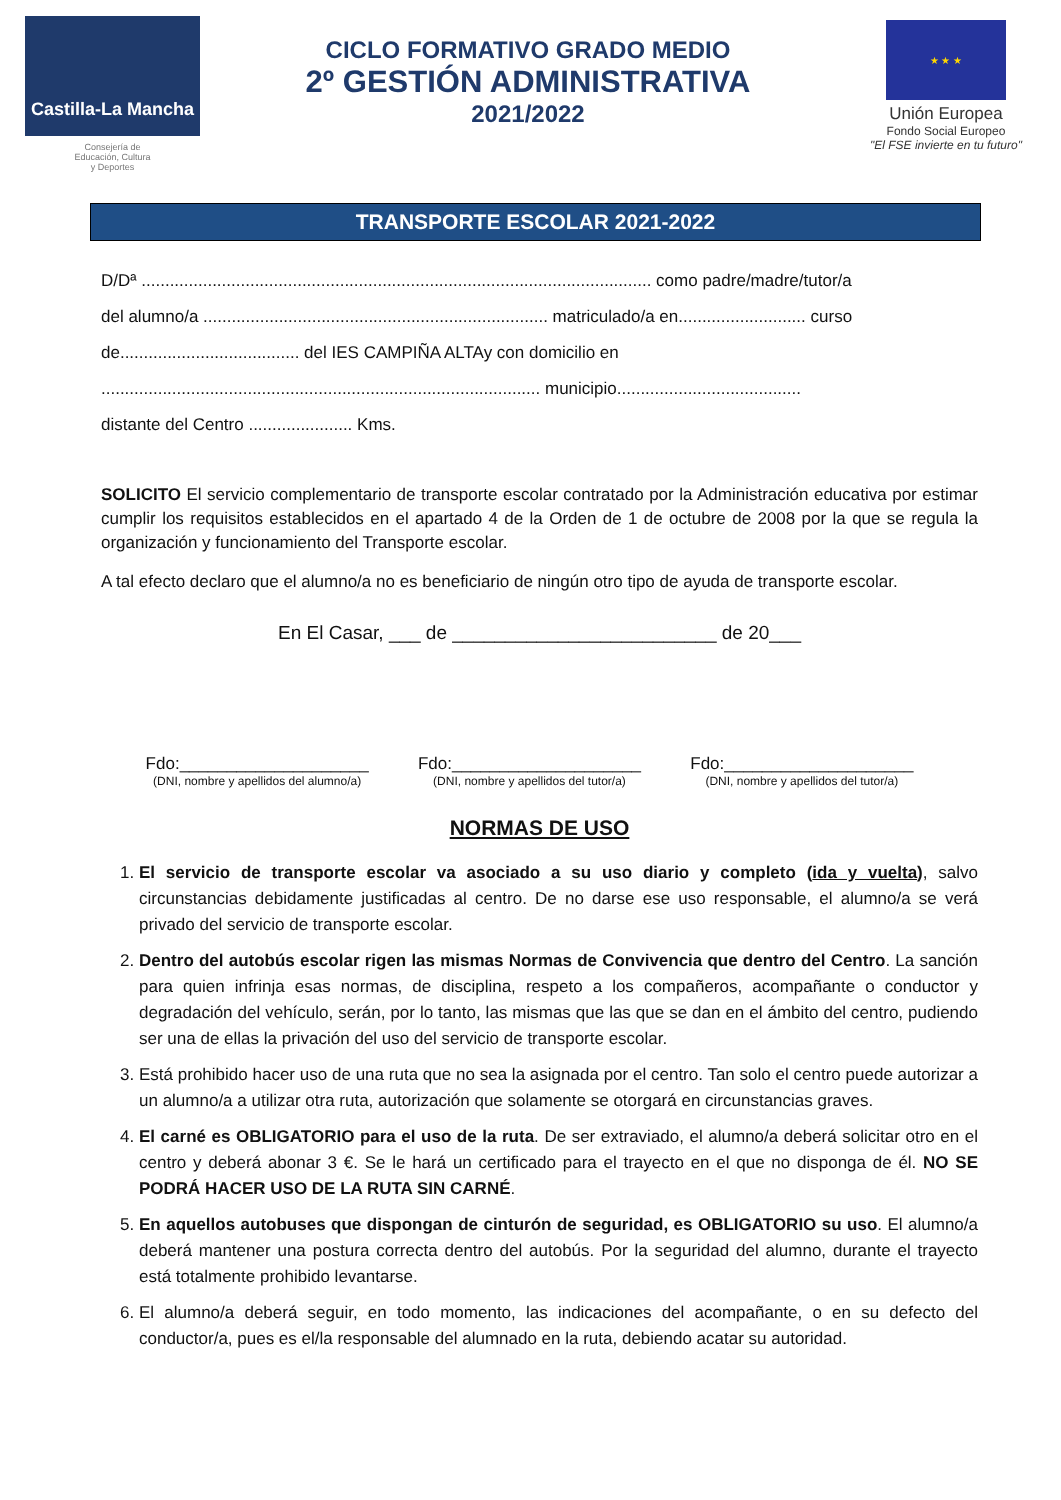Castilla-La Mancha
Consejería de
Educación, Cultura
y Deportes
CICLO FORMATIVO GRADO MEDIO
2º GESTIÓN ADMINISTRATIVA
2021/2022
★ ★ ★
Unión Europea
Fondo Social Europeo
"El FSE invierte en tu futuro"
TRANSPORTE ESCOLAR 2021-2022
D/Dª ............................................................................................................ como padre/madre/tutor/a
del alumno/a ......................................................................... matriculado/a en........................... curso
de...................................... del IES CAMPIÑA ALTAy con domicilio en
............................................................................................. municipio.......................................
distante del Centro ...................... Kms.
SOLICITO El servicio complementario de transporte escolar contratado por la Administración educativa por estimar cumplir los requisitos establecidos en el apartado 4 de la Orden de 1 de octubre de 2008 por la que se regula la organización y funcionamiento del Transporte escolar.
A tal efecto declaro que el alumno/a no es beneficiario de ningún otro tipo de ayuda de transporte escolar.
En El Casar, ___ de _________________________ de 20___
Fdo:____________________
(DNI, nombre y apellidos del alumno/a)
Fdo:____________________
(DNI, nombre y apellidos del tutor/a)
Fdo:____________________
(DNI, nombre y apellidos del tutor/a)
NORMAS DE USO
1. El servicio de transporte escolar va asociado a su uso diario y completo (ida y vuelta), salvo circunstancias debidamente justificadas al centro. De no darse ese uso responsable, el alumno/a se verá privado del servicio de transporte escolar.
2. Dentro del autobús escolar rigen las mismas Normas de Convivencia que dentro del Centro. La sanción para quien infrinja esas normas, de disciplina, respeto a los compañeros, acompañante o conductor y degradación del vehículo, serán, por lo tanto, las mismas que las que se dan en el ámbito del centro, pudiendo ser una de ellas la privación del uso del servicio de transporte escolar.
3. Está prohibido hacer uso de una ruta que no sea la asignada por el centro. Tan solo el centro puede autorizar a un alumno/a a utilizar otra ruta, autorización que solamente se otorgará en circunstancias graves.
4. El carné es OBLIGATORIO para el uso de la ruta. De ser extraviado, el alumno/a deberá solicitar otro en el centro y deberá abonar 3 €. Se le hará un certificado para el trayecto en el que no disponga de él. NO SE PODRÁ HACER USO DE LA RUTA SIN CARNÉ.
5. En aquellos autobuses que dispongan de cinturón de seguridad, es OBLIGATORIO su uso. El alumno/a deberá mantener una postura correcta dentro del autobús. Por la seguridad del alumno, durante el trayecto está totalmente prohibido levantarse.
6. El alumno/a deberá seguir, en todo momento, las indicaciones del acompañante, o en su defecto del conductor/a, pues es el/la responsable del alumnado en la ruta, debiendo acatar su autoridad.